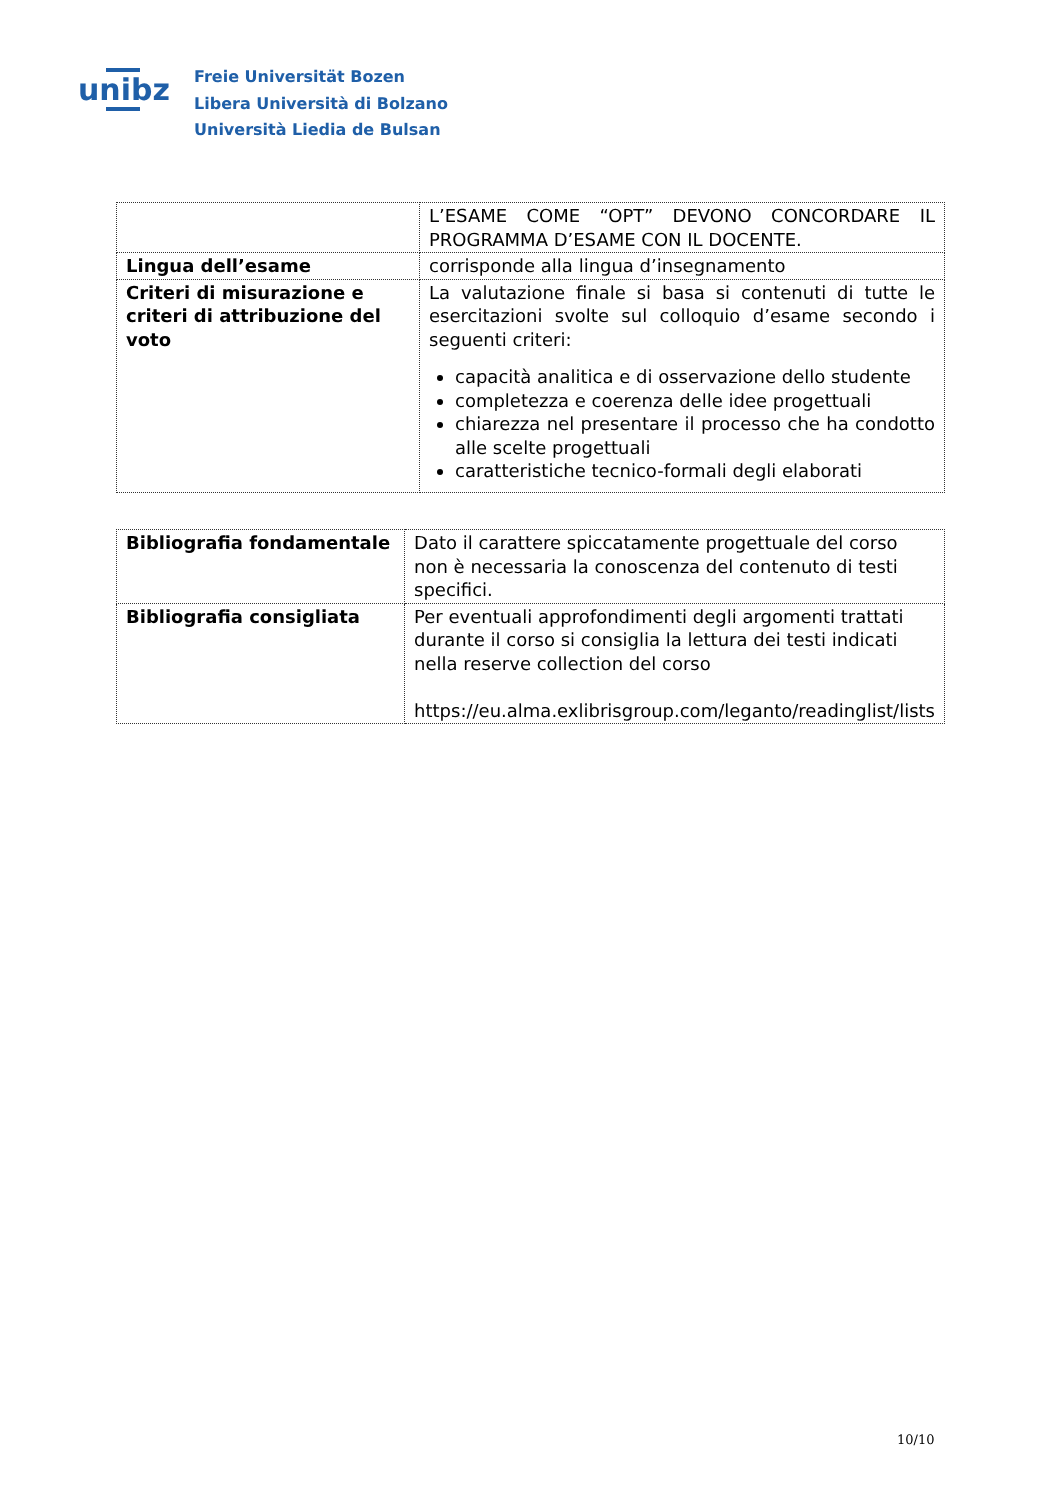unibz
Freie Universität Bozen
Libera Università di Bolzano
Università Liedia de Bulsan
| | L’ESAME COME “OPT” DEVONO CONCORDARE IL PROGRAMMA D’ESAME CON IL DOCENTE. |
| Lingua dell’esame | corrisponde alla lingua d’insegnamento |
| Criteri di misurazione e criteri di attribuzione del voto | La valutazione finale si basa si contenuti di tutte le esercitazioni svolte sul colloquio d’esame secondo i seguenti criteri: capacità analitica e di osservazione dello studente completezza e coerenza delle idee progettuali chiarezza nel presentare il processo che ha condotto alle scelte progettuali caratteristiche tecnico-formali degli elaborati |
| Bibliografia fondamentale | Dato il carattere spiccatamente progettuale del corso non è necessaria la conoscenza del contenuto di testi specifici. |
| Bibliografia consigliata | Per eventuali approfondimenti degli argomenti trattati durante il corso si consiglia la lettura dei testi indicati nella reserve collection del corso https://eu.alma.exlibrisgroup.com/leganto/readinglist/lists |
10/10